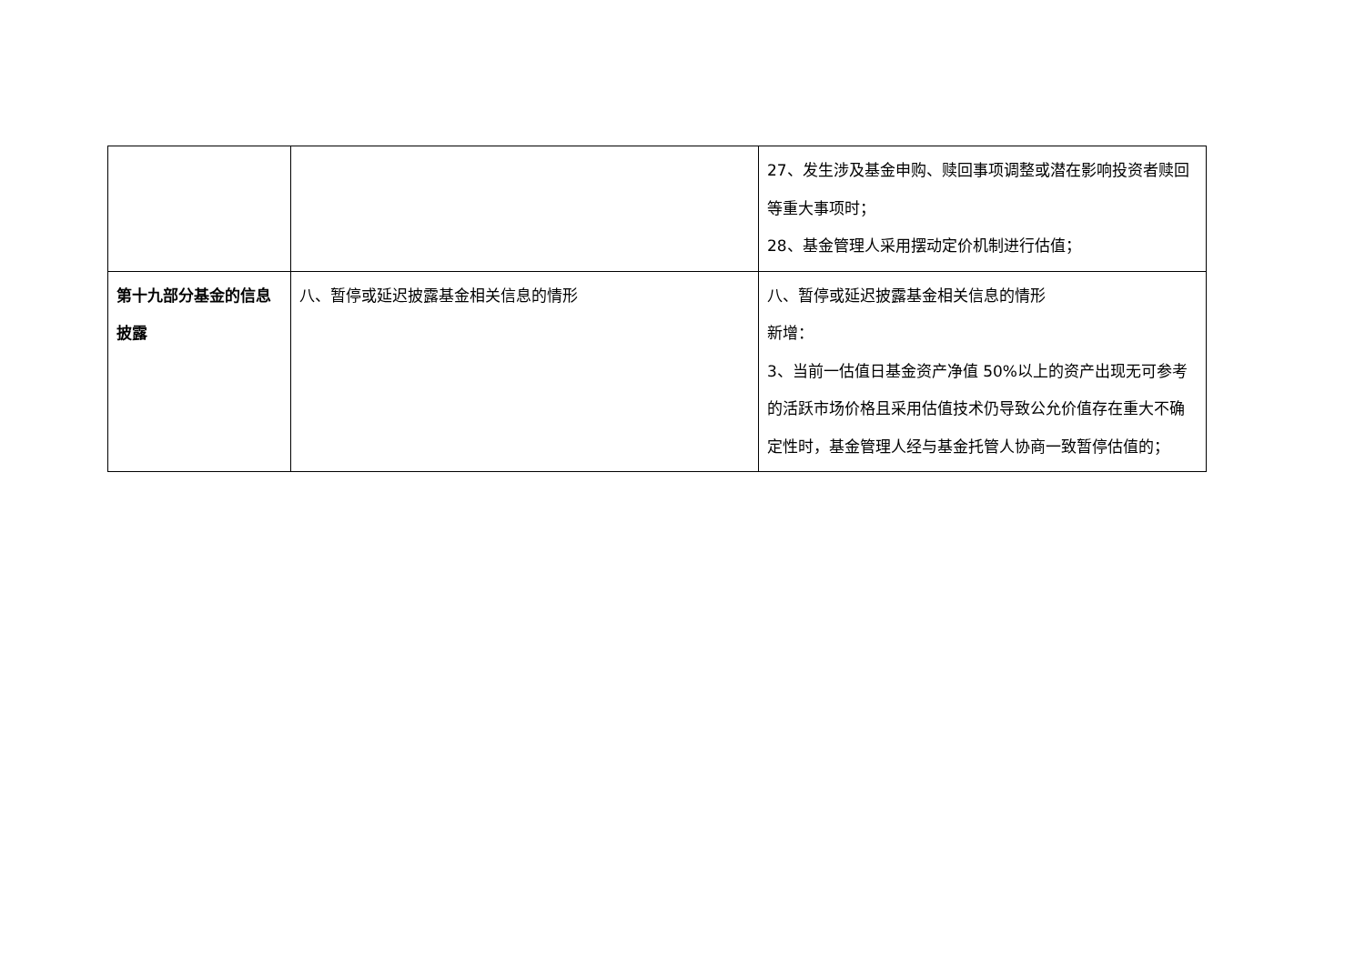| | | 27、发生涉及基金申购、赎回事项调整或潜在影响投资者赎回等重大事项时； 28、基金管理人采用摆动定价机制进行估值； |
| 第十九部分基金的信息披露 | 八、暂停或延迟披露基金相关信息的情形 | 八、暂停或延迟披露基金相关信息的情形 新增： 3、当前一估值日基金资产净值 50%以上的资产出现无可参考的活跃市场价格且采用估值技术仍导致公允价值存在重大不确定性时，基金管理人经与基金托管人协商一致暂停估值的； |